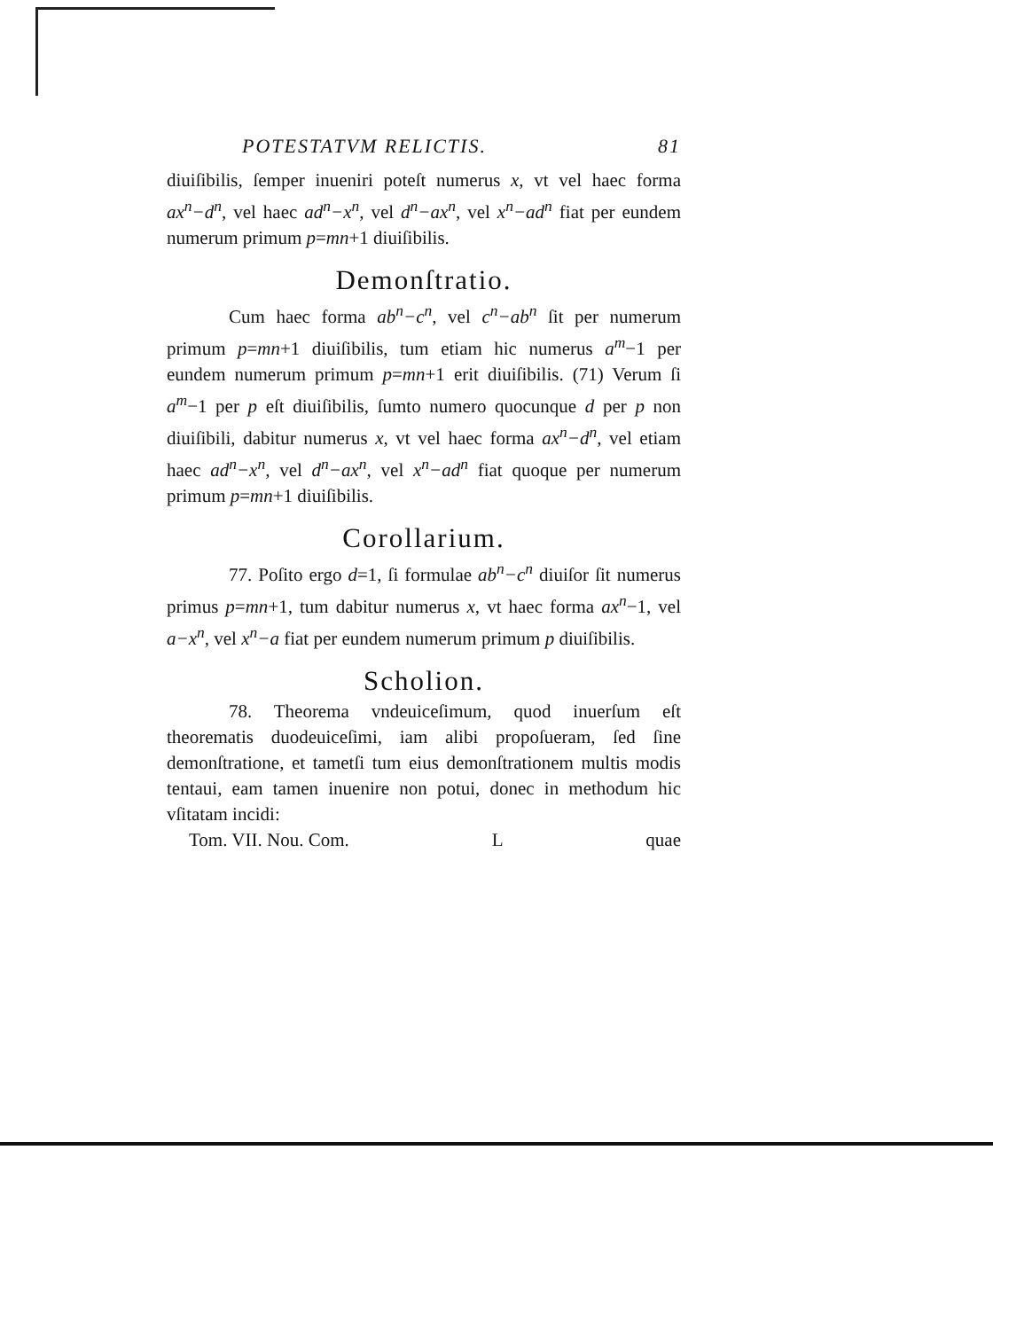POTESTATVM RELICTIS. 81
diuiſibilis, ſemper inueniri poteſt numerus x, vt vel haec forma ax<sup>n</sup>−d<sup>n</sup>, vel haec ad<sup>n</sup>−x<sup>n</sup>, vel d<sup>n</sup>−ax<sup>n</sup>, vel x<sup>n</sup>−ad<sup>n</sup> fiat per eundem numerum primum p=mn+1 diuiſibilis.
Demonſtratio.
Cum haec forma ab<sup>n</sup>−c<sup>n</sup>, vel c<sup>n</sup>−ab<sup>n</sup> ſit per numerum primum p=mn+1 diuiſibilis, tum etiam hic numerus a<sup>m</sup>−1 per eundem numerum primum p=mn+1 erit diuiſibilis. (71) Verum ſi a<sup>m</sup>−1 per p eſt diuiſibilis, ſumto numero quocunque d per p non diuiſibili, dabitur numerus x, vt vel haec forma ax<sup>n</sup>−d<sup>n</sup>, vel etiam haec ad<sup>n</sup>−x<sup>n</sup>, vel d<sup>n</sup>−ax<sup>n</sup>, vel x<sup>n</sup>−ad<sup>n</sup> fiat quoque per numerum primum p=mn+1 diuiſibilis.
Corollarium.
77. Poſito ergo d=1, ſi formulae ab<sup>n</sup>−c<sup>n</sup> diuiſor ſit numerus primus p=mn+1, tum dabitur numerus x, vt haec forma ax<sup>n</sup>−1, vel a−x<sup>n</sup>, vel x<sup>n</sup>−a fiat per eundem numerum primum p diuiſibilis.
Scholion.
78. Theorema vndeuiceſimum, quod inuerſum eſt theorematis duodeuiceſimi, iam alibi propoſueram, ſed ſine demonſtratione, et tametſi tum eius demonſtrationem multis modis tentaui, eam tamen inuenire non potui, donec in methodum hic vſitatam incidi:
Tom. VII. Nou. Com. L quae